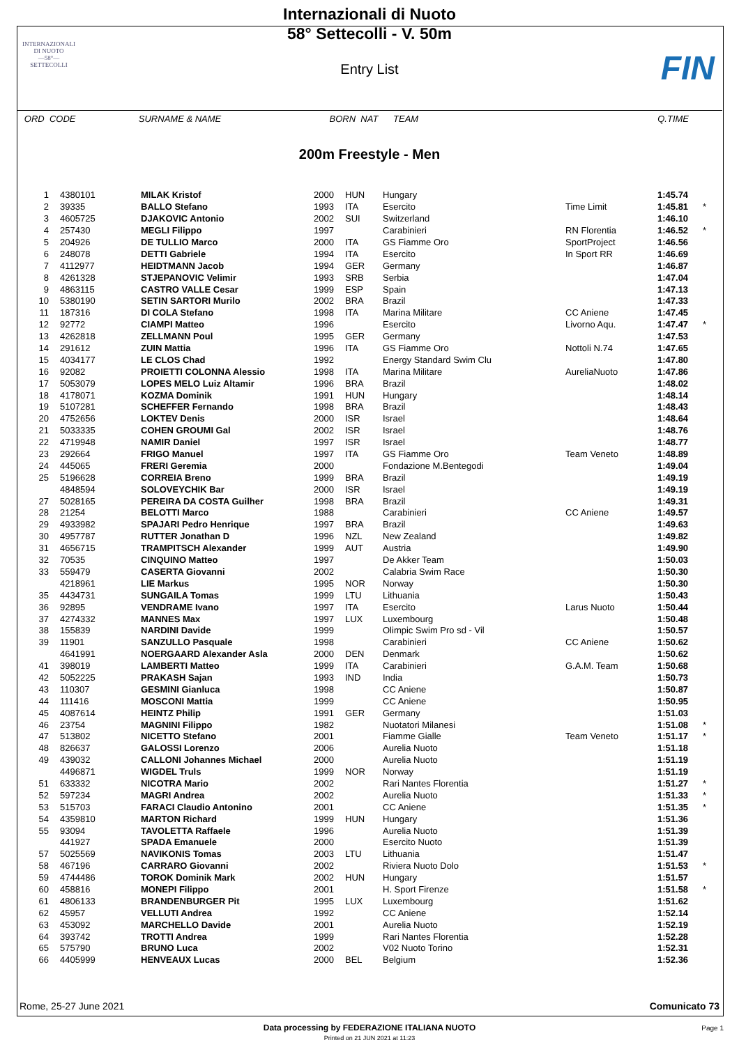INTERNAZIONALI
DI NUOTO
—58°—
SETTECOLLI
FIN
Internazionali di Nuoto
58° Settecolli - V. 50m
Entry List
ORD CODE SURNAME & NAME BORN NAT TEAM Q.TIME
200m Freestyle - Men
| 1 | 4380101 | MILAK Kristof | 2000 | HUN | Hungary | | 1:45.74 | |
| 2 | 39335 | BALLO Stefano | 1993 | ITA | Esercito | Time Limit | 1:45.81 | * |
| 3 | 4605725 | DJAKOVIC Antonio | 2002 | SUI | Switzerland | | 1:46.10 | |
| 4 | 257430 | MEGLI Filippo | 1997 | | Carabinieri | RN Florentia | 1:46.52 | * |
| 5 | 204926 | DE TULLIO Marco | 2000 | ITA | GS Fiamme Oro | SportProject | 1:46.56 | |
| 6 | 248078 | DETTI Gabriele | 1994 | ITA | Esercito | In Sport RR | 1:46.69 | |
| 7 | 4112977 | HEIDTMANN Jacob | 1994 | GER | Germany | | 1:46.87 | |
| 8 | 4261328 | STJEPANOVIC Velimir | 1993 | SRB | Serbia | | 1:47.04 | |
| 9 | 4863115 | CASTRO VALLE Cesar | 1999 | ESP | Spain | | 1:47.13 | |
| 10 | 5380190 | SETIN SARTORI Murilo | 2002 | BRA | Brazil | | 1:47.33 | |
| 11 | 187316 | DI COLA Stefano | 1998 | ITA | Marina Militare | CC Aniene | 1:47.45 | |
| 12 | 92772 | CIAMPI Matteo | 1996 | | Esercito | Livorno Aqu. | 1:47.47 | * |
| 13 | 4262818 | ZELLMANN Poul | 1995 | GER | Germany | | 1:47.53 | |
| 14 | 291612 | ZUIN Mattia | 1996 | ITA | GS Fiamme Oro | Nottoli N.74 | 1:47.65 | |
| 15 | 4034177 | LE CLOS Chad | 1992 | | Energy Standard Swim Clu | | 1:47.80 | |
| 16 | 92082 | PROIETTI COLONNA Alessio | 1998 | ITA | Marina Militare | AureliaNuoto | 1:47.86 | |
| 17 | 5053079 | LOPES MELO Luiz Altamir | 1996 | BRA | Brazil | | 1:48.02 | |
| 18 | 4178071 | KOZMA Dominik | 1991 | HUN | Hungary | | 1:48.14 | |
| 19 | 5107281 | SCHEFFER Fernando | 1998 | BRA | Brazil | | 1:48.43 | |
| 20 | 4752656 | LOKTEV Denis | 2000 | ISR | Israel | | 1:48.64 | |
| 21 | 5033335 | COHEN GROUMI Gal | 2002 | ISR | Israel | | 1:48.76 | |
| 22 | 4719948 | NAMIR Daniel | 1997 | ISR | Israel | | 1:48.77 | |
| 23 | 292664 | FRIGO Manuel | 1997 | ITA | GS Fiamme Oro | Team Veneto | 1:48.89 | |
| 24 | 445065 | FRERI Geremia | 2000 | | Fondazione M.Bentegodi | | 1:49.04 | |
| 25 | 5196628 | CORREIA Breno | 1999 | BRA | Brazil | | 1:49.19 | |
| | 4848594 | SOLOVEYCHIK Bar | 2000 | ISR | Israel | | 1:49.19 | |
| 27 | 5028165 | PEREIRA DA COSTA Guilher | 1998 | BRA | Brazil | | 1:49.31 | |
| 28 | 21254 | BELOTTI Marco | 1988 | | Carabinieri | CC Aniene | 1:49.57 | |
| 29 | 4933982 | SPAJARI Pedro Henrique | 1997 | BRA | Brazil | | 1:49.63 | |
| 30 | 4957787 | RUTTER Jonathan D | 1996 | NZL | New Zealand | | 1:49.82 | |
| 31 | 4656715 | TRAMPITSCH Alexander | 1999 | AUT | Austria | | 1:49.90 | |
| 32 | 70535 | CINQUINO Matteo | 1997 | | De Akker Team | | 1:50.03 | |
| 33 | 559479 | CASERTA Giovanni | 2002 | | Calabria Swim Race | | 1:50.30 | |
| | 4218961 | LIE Markus | 1995 | NOR | Norway | | 1:50.30 | |
| 35 | 4434731 | SUNGAILA Tomas | 1999 | LTU | Lithuania | | 1:50.43 | |
| 36 | 92895 | VENDRAME Ivano | 1997 | ITA | Esercito | Larus Nuoto | 1:50.44 | |
| 37 | 4274332 | MANNES Max | 1997 | LUX | Luxembourg | | 1:50.48 | |
| 38 | 155839 | NARDINI Davide | 1999 | | Olimpic Swim Pro sd - Vil | | 1:50.57 | |
| 39 | 11901 | SANZULLO Pasquale | 1998 | | Carabinieri | CC Aniene | 1:50.62 | |
| | 4641991 | NOERGAARD Alexander Asla | 2000 | DEN | Denmark | | 1:50.62 | |
| 41 | 398019 | LAMBERTI Matteo | 1999 | ITA | Carabinieri | G.A.M. Team | 1:50.68 | |
| 42 | 5052225 | PRAKASH Sajan | 1993 | IND | India | | 1:50.73 | |
| 43 | 110307 | GESMINI Gianluca | 1998 | | CC Aniene | | 1:50.87 | |
| 44 | 111416 | MOSCONI Mattia | 1999 | | CC Aniene | | 1:50.95 | |
| 45 | 4087614 | HEINTZ Philip | 1991 | GER | Germany | | 1:51.03 | |
| 46 | 23754 | MAGNINI Filippo | 1982 | | Nuotatori Milanesi | | 1:51.08 | * |
| 47 | 513802 | NICETTO Stefano | 2001 | | Fiamme Gialle | Team Veneto | 1:51.17 | * |
| 48 | 826637 | GALOSSI Lorenzo | 2006 | | Aurelia Nuoto | | 1:51.18 | |
| 49 | 439032 | CALLONI Johannes Michael | 2000 | | Aurelia Nuoto | | 1:51.19 | |
| | 4496871 | WIGDEL Truls | 1999 | NOR | Norway | | 1:51.19 | |
| 51 | 633332 | NICOTRA Mario | 2002 | | Rari Nantes Florentia | | 1:51.27 | * |
| 52 | 597234 | MAGRI Andrea | 2002 | | Aurelia Nuoto | | 1:51.33 | * |
| 53 | 515703 | FARACI Claudio Antonino | 2001 | | CC Aniene | | 1:51.35 | * |
| 54 | 4359810 | MARTON Richard | 1999 | HUN | Hungary | | 1:51.36 | |
| 55 | 93094 | TAVOLETTA Raffaele | 1996 | | Aurelia Nuoto | | 1:51.39 | |
| | 441927 | SPADA Emanuele | 2000 | | Esercito Nuoto | | 1:51.39 | |
| 57 | 5025569 | NAVIKONIS Tomas | 2003 | LTU | Lithuania | | 1:51.47 | |
| 58 | 467196 | CARRARO Giovanni | 2002 | | Riviera Nuoto Dolo | | 1:51.53 | * |
| 59 | 4744486 | TOROK Dominik Mark | 2002 | HUN | Hungary | | 1:51.57 | |
| 60 | 458816 | MONEPI Filippo | 2001 | | H. Sport Firenze | | 1:51.58 | * |
| 61 | 4806133 | BRANDENBURGER Pit | 1995 | LUX | Luxembourg | | 1:51.62 | |
| 62 | 45957 | VELLUTI Andrea | 1992 | | CC Aniene | | 1:52.14 | |
| 63 | 453092 | MARCHELLO Davide | 2001 | | Aurelia Nuoto | | 1:52.19 | |
| 64 | 393742 | TROTTI Andrea | 1999 | | Rari Nantes Florentia | | 1:52.28 | |
| 65 | 575790 | BRUNO Luca | 2002 | | V02 Nuoto Torino | | 1:52.31 | |
| 66 | 4405999 | HENVEAUX Lucas | 2000 | BEL | Belgium | | 1:52.36 | |
Rome, 25-27 June 2021 Comunicato 73
Data processing by FEDERAZIONE ITALIANA NUOTO
Printed on 21 JUN 2021 at 11:23
Page 1